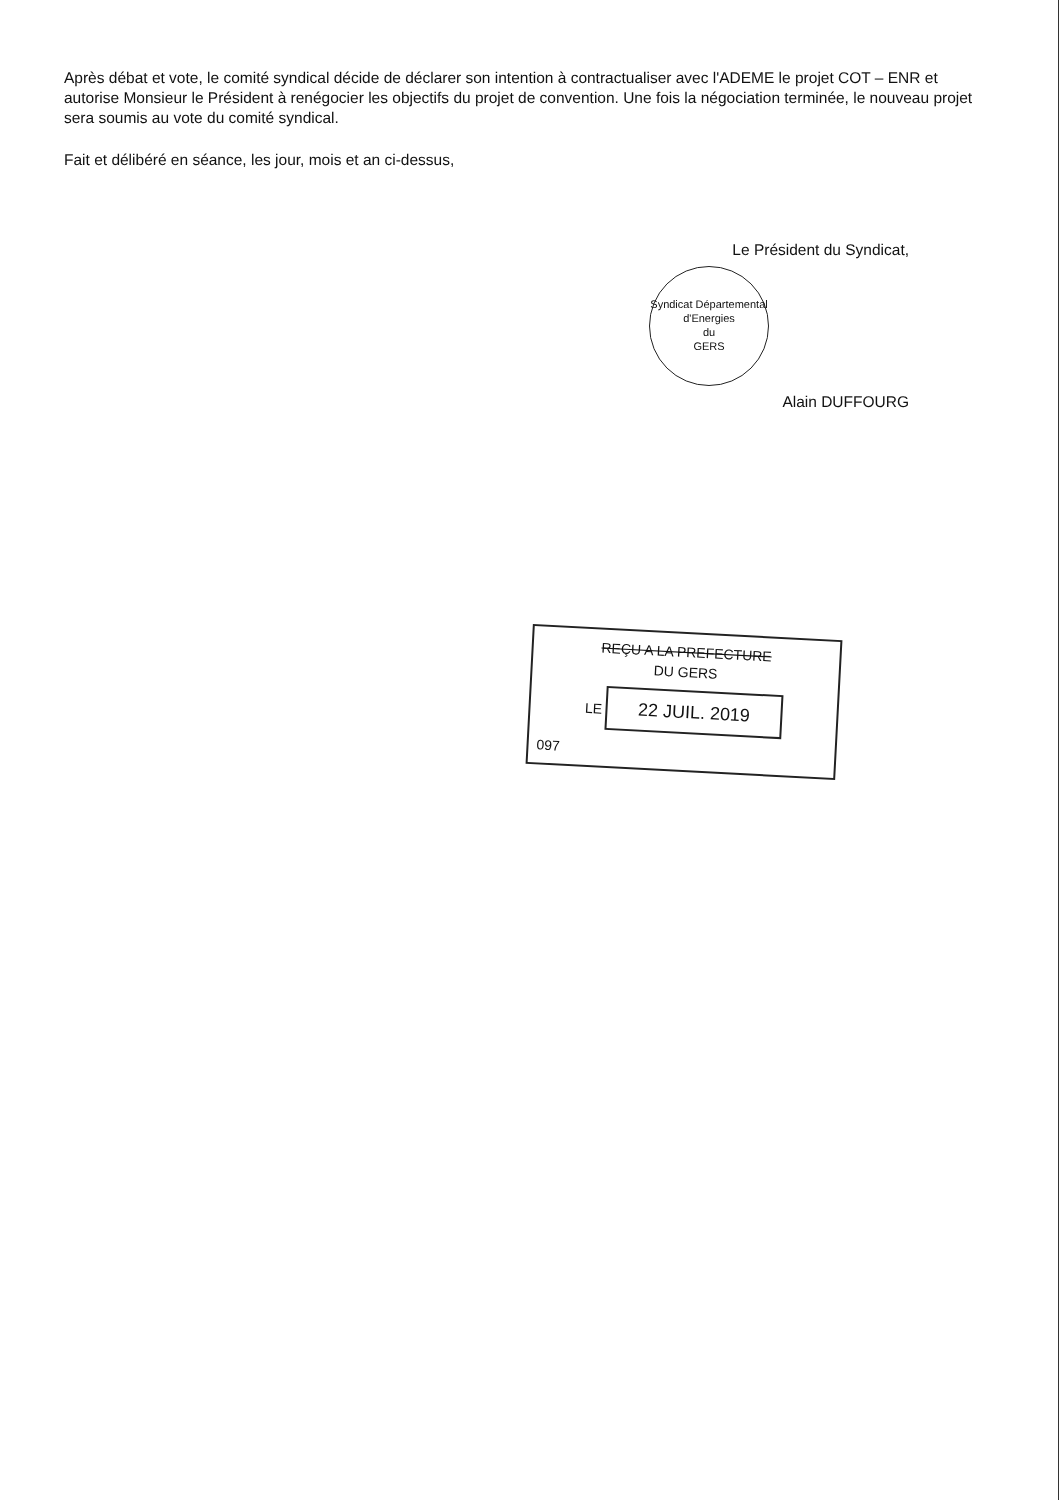Après débat et vote, le comité syndical décide de déclarer son intention à contractualiser avec l'ADEME le projet COT – ENR et autorise Monsieur le Président à renégocier les objectifs du projet de convention. Une fois la négociation terminée, le nouveau projet sera soumis au vote du comité syndical.
Fait et délibéré en séance, les jour, mois et an ci-dessus,
Le Président du Syndicat,
Syndicat Départemental d'Energies
du
GERS
Alain DUFFOURG
REÇU A LA PREFECTURE
DU GERS
LE 22 JUIL. 2019
097